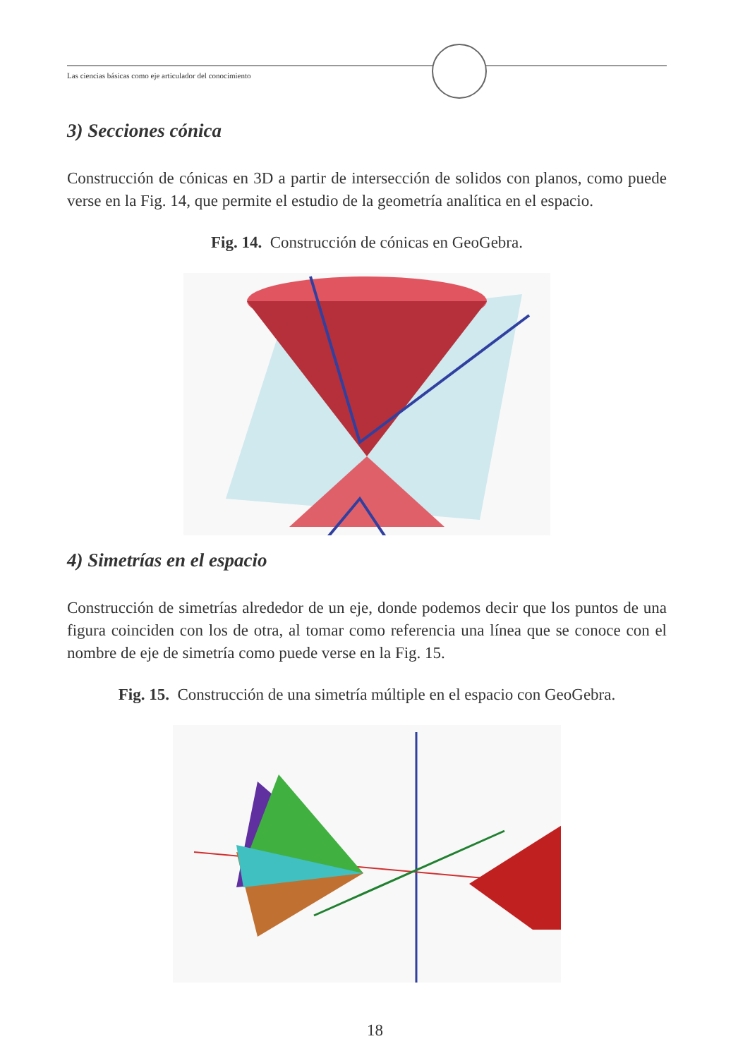Las ciencias básicas como eje articulador del conocimiento
3) Secciones cónica
Construcción de cónicas en 3D a partir de intersección de solidos con planos, como puede verse en la Fig. 14, que permite el estudio de la geometría analítica en el espacio.
Fig. 14. Construcción de cónicas en GeoGebra.
4) Simetrías en el espacio
Construcción de simetrías alrededor de un eje, donde podemos decir que los puntos de una figura coinciden con los de otra, al tomar como referencia una línea que se conoce con el nombre de eje de simetría como puede verse en la Fig. 15.
Fig. 15. Construcción de una simetría múltiple en el espacio con GeoGebra.
18